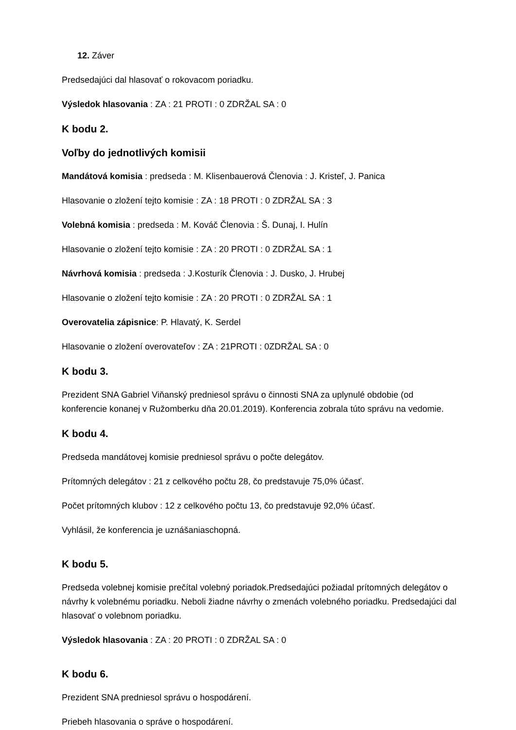12. Záver
Predsedajúci dal hlasovať o rokovacom poriadku.
Výsledok hlasovania : ZA : 21 PROTI : 0 ZDRŽAL SA : 0
K bodu 2.
Voľby do jednotlivých komisii
Mandátová komisia : predseda : M. Klisenbauerová Členovia : J. Kristeľ, J. Panica
Hlasovanie o zložení tejto komisie : ZA : 18 PROTI : 0 ZDRŽAL SA : 3
Volebná komisia : predseda : M. Kováč Členovia : Š. Dunaj, I. Hulín
Hlasovanie o zložení tejto komisie : ZA : 20 PROTI : 0 ZDRŽAL SA : 1
Návrhová komisia : predseda : J.Kosturík Členovia : J. Dusko, J. Hrubej
Hlasovanie o zložení tejto komisie : ZA : 20 PROTI : 0 ZDRŽAL SA : 1
Overovatelia zápisnice: P. Hlavatý, K. Serdel
Hlasovanie o zložení overovateľov : ZA : 21PROTI : 0ZDRŽAL SA : 0
K bodu 3.
Prezident SNA Gabriel Viňanský predniesol správu o činnosti SNA za uplynulé obdobie (od konferencie konanej v Ružomberku dňa 20.01.2019). Konferencia zobrala túto správu na vedomie.
K bodu 4.
Predseda mandátovej komisie predniesol správu o počte delegátov.
Prítomných delegátov : 21 z celkového počtu 28, čo predstavuje 75,0% účasť.
Počet prítomných klubov : 12 z celkového počtu 13, čo predstavuje 92,0% účasť.
Vyhlásil, že konferencia je uznášaniaschopná.
K bodu 5.
Predseda volebnej komisie prečítal volebný poriadok.Predsedajúci požiadal prítomných delegátov o návrhy k volebnému poriadku. Neboli žiadne návrhy o zmenách volebného poriadku. Predsedajúci dal hlasovať o volebnom poriadku.
Výsledok hlasovania : ZA : 20 PROTI : 0 ZDRŽAL SA : 0
K bodu 6.
Prezident SNA predniesol správu o hospodárení.
Priebeh hlasovania o správe o hospodárení.